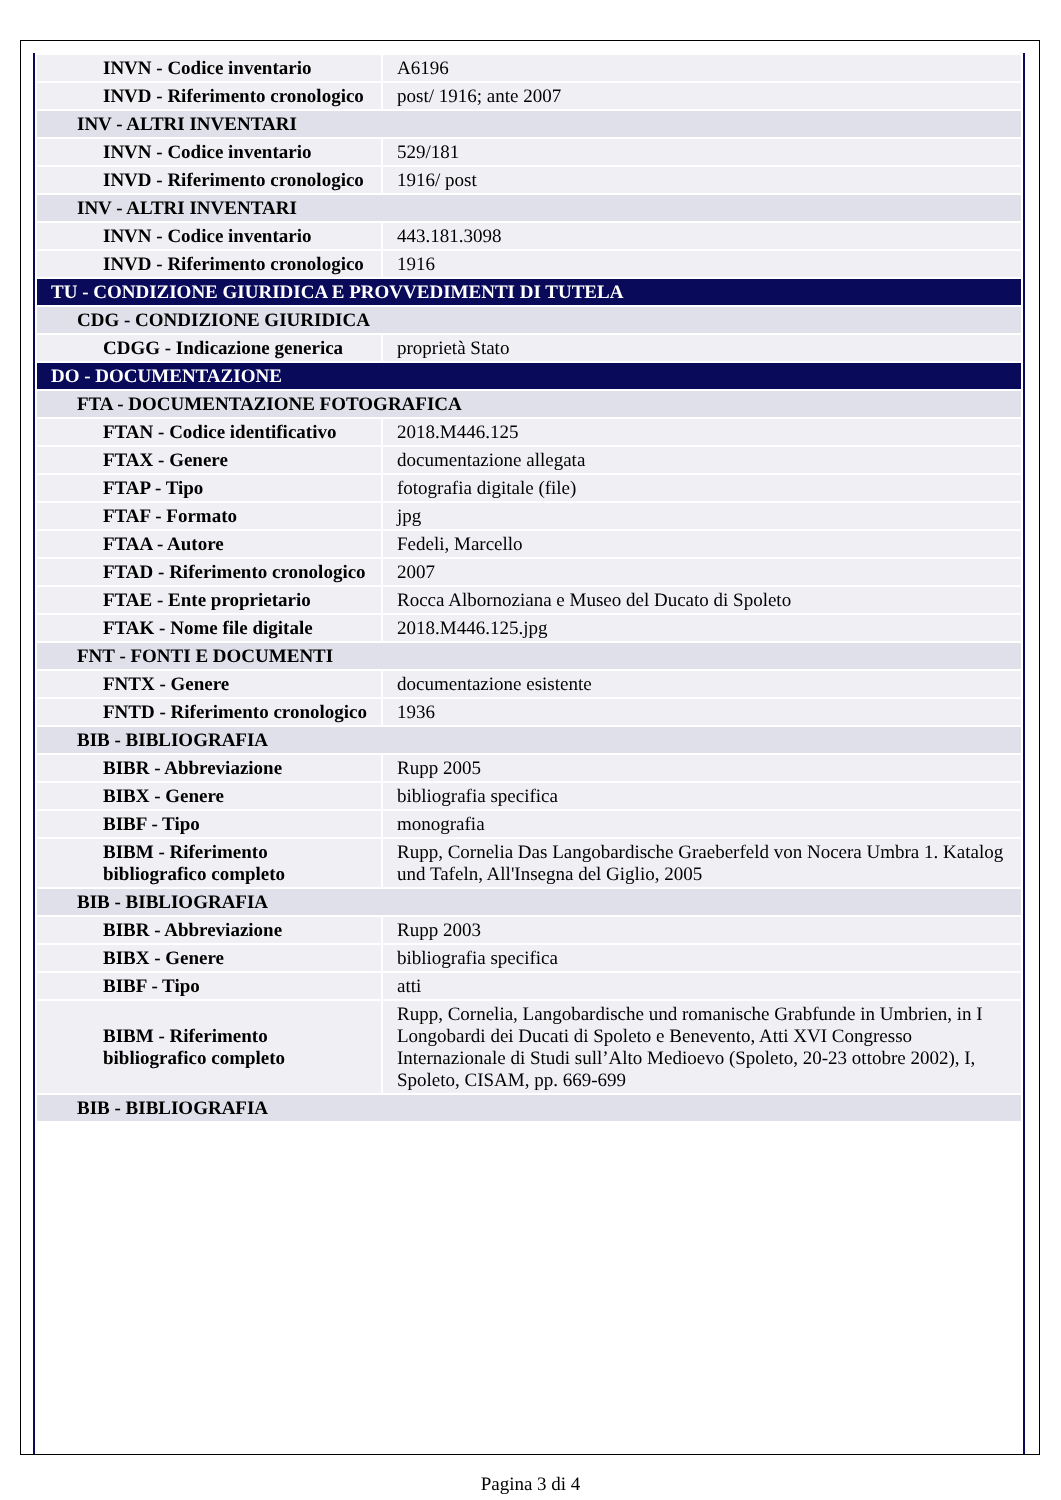| INVN - Codice inventario | A6196 |
| INVD - Riferimento cronologico | post/ 1916; ante 2007 |
| INV - ALTRI INVENTARI | |
| INVN - Codice inventario | 529/181 |
| INVD - Riferimento cronologico | 1916/ post |
| INV - ALTRI INVENTARI | |
| INVN - Codice inventario | 443.181.3098 |
| INVD - Riferimento cronologico | 1916 |
| TU - CONDIZIONE GIURIDICA E PROVVEDIMENTI DI TUTELA | |
| CDG - CONDIZIONE GIURIDICA | |
| CDGG - Indicazione generica | proprietà Stato |
| DO - DOCUMENTAZIONE | |
| FTA - DOCUMENTAZIONE FOTOGRAFICA | |
| FTAN - Codice identificativo | 2018.M446.125 |
| FTAX - Genere | documentazione allegata |
| FTAP - Tipo | fotografia digitale (file) |
| FTAF - Formato | jpg |
| FTAA - Autore | Fedeli, Marcello |
| FTAD - Riferimento cronologico | 2007 |
| FTAE - Ente proprietario | Rocca Albornoziana e Museo del Ducato di Spoleto |
| FTAK - Nome file digitale | 2018.M446.125.jpg |
| FNT - FONTI E DOCUMENTI | |
| FNTX - Genere | documentazione esistente |
| FNTD - Riferimento cronologico | 1936 |
| BIB - BIBLIOGRAFIA | |
| BIBR - Abbreviazione | Rupp 2005 |
| BIBX - Genere | bibliografia specifica |
| BIBF - Tipo | monografia |
| BIBM - Riferimento bibliografico completo | Rupp, Cornelia Das Langobardische Graeberfeld von Nocera Umbra 1. Katalog und Tafeln, All'Insegna del Giglio, 2005 |
| BIB - BIBLIOGRAFIA | |
| BIBR - Abbreviazione | Rupp 2003 |
| BIBX - Genere | bibliografia specifica |
| BIBF - Tipo | atti |
| BIBM - Riferimento bibliografico completo | Rupp, Cornelia, Langobardische und romanische Grabfunde in Umbrien, in I Longobardi dei Ducati di Spoleto e Benevento, Atti XVI Congresso Internazionale di Studi sull’Alto Medioevo (Spoleto, 20-23 ottobre 2002), I, Spoleto, CISAM, pp. 669-699 |
| BIB - BIBLIOGRAFIA | |
Pagina 3 di 4